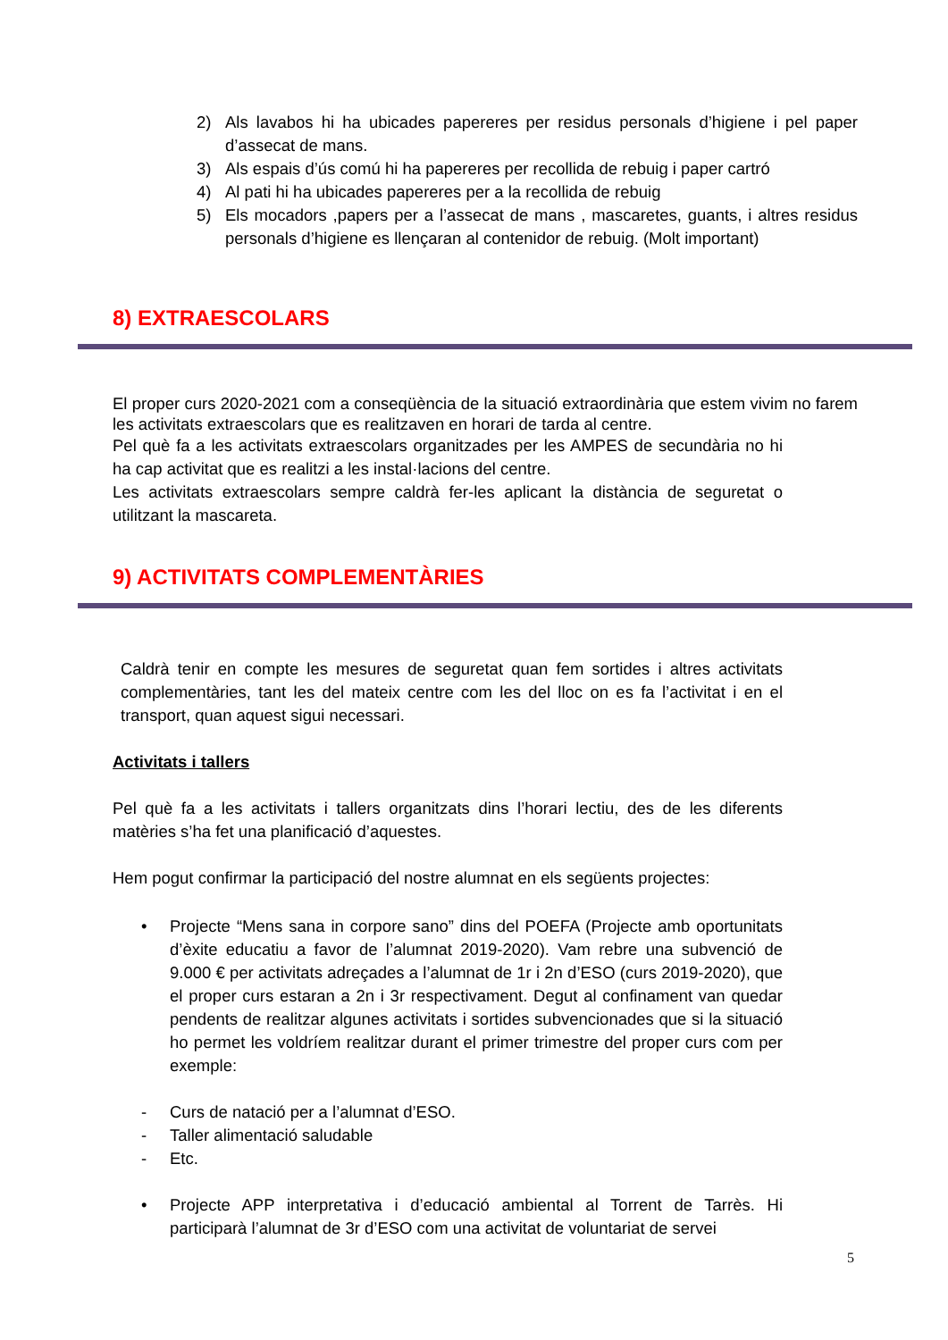2) Als lavabos hi ha ubicades papereres per residus personals d’higiene i pel paper d’assecat de mans.
3) Als espais d’ús comú hi ha papereres per recollida de rebuig i paper cartró
4) Al pati hi ha ubicades papereres per a la recollida de rebuig
5) Els mocadors ,papers per a l’assecat de mans , mascaretes, guants, i altres residus personals d’higiene es llençaran al contenidor de rebuig. (Molt important)
8) EXTRAESCOLARS
El proper curs 2020-2021 com a conseqüència de la situació extraordinària que estem vivim no farem les activitats extraescolars que es realitzaven en horari de tarda al centre.
Pel què fa a les activitats extraescolars organitzades per les AMPES de secundària no hi ha cap activitat que es realitzi a les instal·lacions del centre.
Les activitats extraescolars sempre caldrà fer-les aplicant la distància de seguretat o utilitzant la mascareta.
9) ACTIVITATS COMPLEMENTÀRIES
Caldrà tenir en compte les mesures de seguretat quan fem sortides i altres activitats complementàries, tant les del mateix centre com les del lloc on es fa l’activitat i en el transport, quan aquest sigui necessari.
Activitats i tallers
Pel què fa a les activitats i tallers organitzats dins l’horari lectiu, des de les diferents matèries s’ha fet una planificació d’aquestes.
Hem pogut confirmar la participació del nostre alumnat en els següents projectes:
• Projecte “Mens sana in corpore sano” dins del POEFA (Projecte amb oportunitats d’èxite educatiu a favor de l’alumnat 2019-2020). Vam rebre una subvenció de 9.000 € per activitats adreçades a l’alumnat de 1r i 2n d’ESO (curs 2019-2020), que el proper curs estaran a 2n i 3r respectivament. Degut al confinament van quedar pendents de realitzar algunes activitats i sortides subvencionades que si la situació ho permet les voldríem realitzar durant el primer trimestre del proper curs com per exemple:
- Curs de natació per a l’alumnat d’ESO.
- Taller alimentació saludable
- Etc.
• Projecte APP interpretativa i d’educació ambiental al Torrent de Tarrès. Hi participarà l’alumnat de 3r d’ESO com una activitat de voluntariat de servei
5